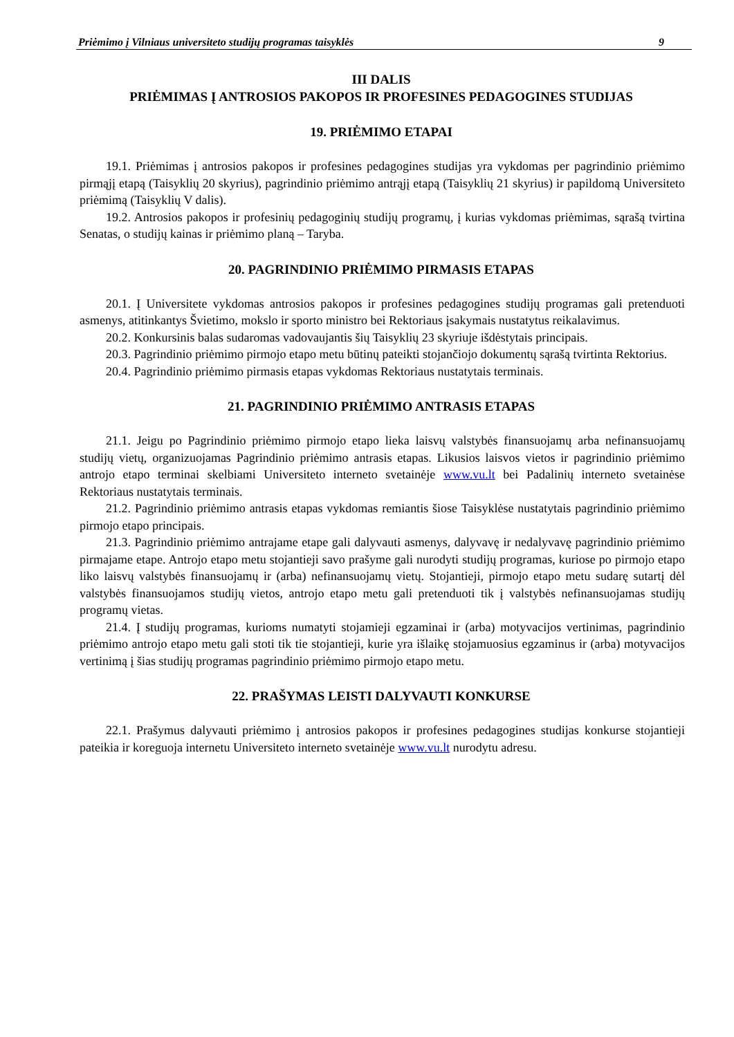Priėmimo į Vilniaus universiteto studijų programas taisyklės 9
III DALIS
PRIĖMIMAS Į ANTROSIOS PAKOPOS IR PROFESINES PEDAGOGINES STUDIJAS
19. PRIĖMIMO ETAPAI
19.1. Priėmimas į antrosios pakopos ir profesines pedagogines studijas yra vykdomas per pagrindinio priėmimo pirmąjį etapą (Taisyklių 20 skyrius), pagrindinio priėmimo antrąjį etapą (Taisyklių 21 skyrius) ir papildomą Universiteto priėmimą (Taisyklių V dalis).
19.2. Antrosios pakopos ir profesinių pedagoginių studijų programų, į kurias vykdomas priėmimas, sąrašą tvirtina Senatas, o studijų kainas ir priėmimo planą – Taryba.
20. PAGRINDINIO PRIĖMIMO PIRMASIS ETAPAS
20.1. Į Universitete vykdomas antrosios pakopos ir profesines pedagogines studijų programas gali pretenduoti asmenys, atitinkantys Švietimo, mokslo ir sporto ministro bei Rektoriaus įsakymais nustatytus reikalavimus.
20.2. Konkursinis balas sudaromas vadovaujantis šių Taisyklių 23 skyriuje išdėstytais principais.
20.3. Pagrindinio priėmimo pirmojo etapo metu būtinų pateikti stojančiojo dokumentų sąrašą tvirtinta Rektorius.
20.4. Pagrindinio priėmimo pirmasis etapas vykdomas Rektoriaus nustatytais terminais.
21. PAGRINDINIO PRIĖMIMO ANTRASIS ETAPAS
21.1. Jeigu po Pagrindinio priėmimo pirmojo etapo lieka laisvų valstybės finansuojamų arba nefinansuojamų studijų vietų, organizuojamas Pagrindinio priėmimo antrasis etapas. Likusios laisvos vietos ir pagrindinio priėmimo antrojo etapo terminai skelbiami Universiteto interneto svetainėje www.vu.lt bei Padalinių interneto svetainėse Rektoriaus nustatytais terminais.
21.2. Pagrindinio priėmimo antrasis etapas vykdomas remiantis šiose Taisyklėse nustatytais pagrindinio priėmimo pirmojo etapo principais.
21.3. Pagrindinio priėmimo antrajame etape gali dalyvauti asmenys, dalyvavę ir nedalyvavę pagrindinio priėmimo pirmajame etape. Antrojo etapo metu stojantieji savo prašyme gali nurodyti studijų programas, kuriose po pirmojo etapo liko laisvų valstybės finansuojamų ir (arba) nefinansuojamų vietų. Stojantieji, pirmojo etapo metu sudarę sutartį dėl valstybės finansuojamos studijų vietos, antrojo etapo metu gali pretenduoti tik į valstybės nefinansuojamas studijų programų vietas.
21.4. Į studijų programas, kurioms numatyti stojamieji egzaminai ir (arba) motyvacijos vertinimas, pagrindinio priėmimo antrojo etapo metu gali stoti tik tie stojantieji, kurie yra išlaikę stojamuosius egzaminus ir (arba) motyvacijos vertinimą į šias studijų programas pagrindinio priėmimo pirmojo etapo metu.
22. PRAŠYMAS LEISTI DALYVAUTI KONKURSE
22.1. Prašymus dalyvauti priėmimo į antrosios pakopos ir profesines pedagogines studijas konkurse stojantieji pateikia ir koreguoja internetu Universiteto interneto svetainėje www.vu.lt nurodytu adresu.